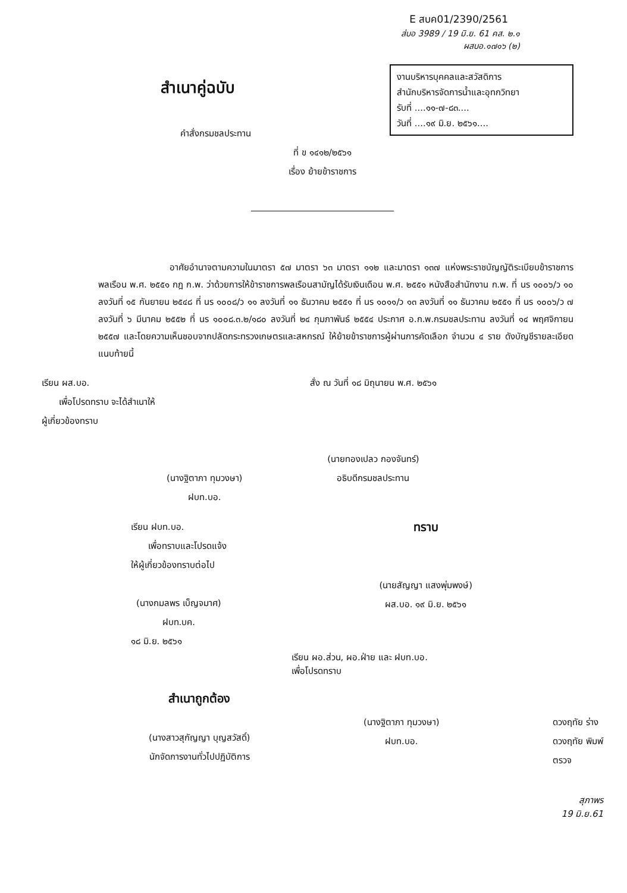E สบค01/2390/2561
ส่บอ 3989 / 19 มิ.ย. 61 คส. ๒.๑
ผสบอ.๑๗๑๖ (๒)
งานบริหารบุคคลและสวัสดิการ
สำนักบริหารจัดการน้ำและอุทกวิทยา
รับที่ ....๑๑-๗-๘๓....
วันที่ ....๑๙ มิ.ย. ๒๕๖๑....
สำเนาคู่ฉบับ
คำสั่งกรมชลประทาน
ที่ ข ๑๔๑๒/๒๕๖๑
เรื่อง ย้ายข้าราชการ
อาศัยอำนาจตามความในมาตรา ๕๗ มาตรา ๖๓ มาตรา ๑๑๒ และมาตรา ๑๓๗ แห่งพระราชบัญญัติระเบียบข้าราชการพลเรือน พ.ศ. ๒๕๕๑ กฎ ก.พ. ว่าด้วยการให้ข้าราชการพลเรือนสามัญได้รับเงินเดือน พ.ศ. ๒๕๕๑ หนังสือสำนักงาน ก.พ. ที่ นร ๑๐๐๖/ว ๑๐ ลงวันที่ ๑๕ กันยายน ๒๕๔๘ ที่ นร ๑๐๐๘/ว ๑๑ ลงวันที่ ๑๑ ธันวาคม ๒๕๕๑ ที่ นร ๑๐๑๑/ว ๑๓ ลงวันที่ ๑๑ ธันวาคม ๒๕๕๑ ที่ นร ๑๐๐๖/ว ๗ ลงวันที่ ๖ มีนาคม ๒๕๕๒ ที่ นร ๑๐๐๘.๓.๒/๑๘๐ ลงวันที่ ๒๔ กุมภาพันธ์ ๒๕๕๔ ประกาศ อ.ก.พ.กรมชลประทาน ลงวันที่ ๑๔ พฤศจิกายน ๒๕๕๗ และโดยความเห็นชอบจากปลัดกระทรวงเกษตรและสหกรณ์ ให้ย้ายข้าราชการผู้ผ่านการคัดเลือก จำนวน ๔ ราย ดังบัญชีรายละเอียดแนบท้ายนี้
เรียน ผส.บอ.
เพื่อโปรดทราบ จะได้สำเนาให้
ผู้เกี่ยวข้องทราบ
(นางฐิตาภา ทุมวงษา)
ฝบท.บอ.
สั่ง ณ วันที่ ๑๘ มิถุนายน พ.ศ. ๒๕๖๑
(นายทองเปลว กองจันทร์)
อธิบดีกรมชลประทาน
เรียน ฝบท.บอ.
เพื่อทราบและโปรดแจ้ง
ให้ผู้เกี่ยวข้องทราบต่อไป
(นางกมลพร เบ็ญจมาศ)
ฝบท.บค.
๑๘ มิ.ย. ๒๕๖๑
ทราบ
(นายสัญญา แสงพุ่มพงษ์)
ผส.บอ. ๑๙ มิ.ย. ๒๕๖๑
เรียน ผอ.ส่วน, ผอ.ฝ่าย และ ฝบท.บอ.
เพื่อโปรดทราบ
สำเนาถูกต้อง
(นางสาวสุกัญญา บุญสวัสดิ์)
นักจัดการงานทั่วไปปฏิบัติการ
(นางฐิตาภา ทุมวงษา)
ฝบท.บอ.
ดวงฤทัย ร่าง
ดวงฤทัย พิมพ์
ตรวจ
สุภาพร
19 มิ.ย.61